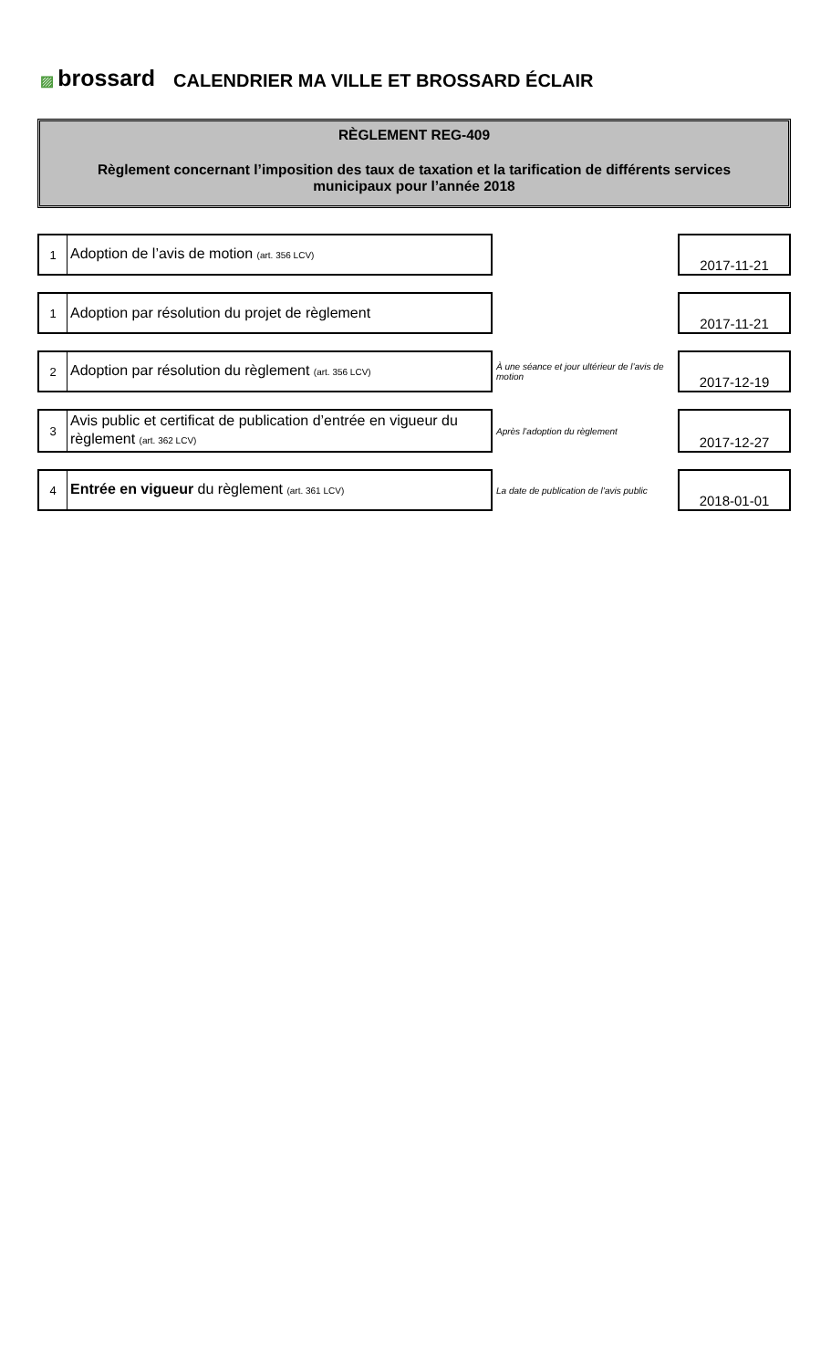▨ brossard
CALENDRIER MA VILLE ET BROSSARD ÉCLAIR
RÈGLEMENT REG-409
Règlement concernant l’imposition des taux de taxation et la tarification de différents services municipaux pour l’année 2018
| 1 | Adoption de l’avis de motion (art. 356 LCV) | | 2017-11-21 |
| 1 | Adoption par résolution du projet de règlement | | 2017-11-21 |
| 2 | Adoption par résolution du règlement (art. 356 LCV) | À une séance et jour ultérieur de l’avis de motion | 2017-12-19 |
| 3 | Avis public et certificat de publication d’entrée en vigueur du règlement (art. 362 LCV) | Après l’adoption du règlement | 2017-12-27 |
| 4 | Entrée en vigueur du règlement (art. 361 LCV) | La date de publication de l’avis public | 2018-01-01 |